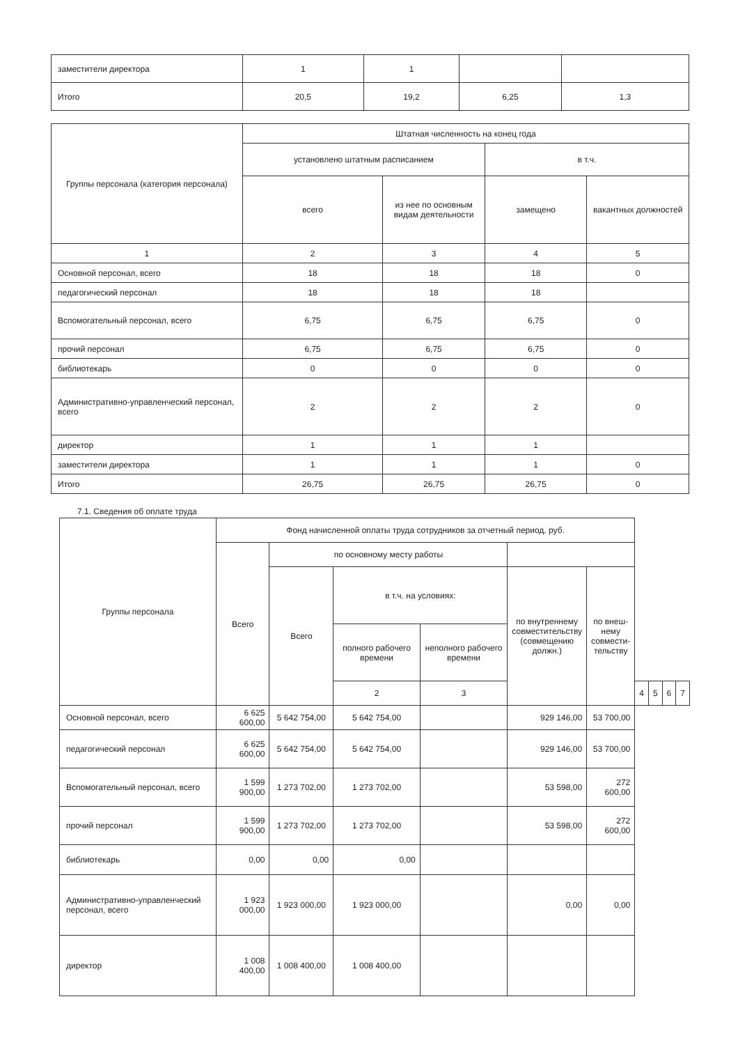| заместители директора | 1 | 1 | | |
| Итого | 20,5 | 19,2 | 6,25 | 1,3 |
| Группы персонала (категория персонала) | Штатная численность на конец года | | | |
| | установлено штатным расписанием | | в т.ч. | |
| | всего | из нее по основным видам деятельности | замещено | вакантных должностей |
| 1 | 2 | 3 | 4 | 5 |
| Основной персонал, всего | 18 | 18 | 18 | 0 |
| педагогический персонал | 18 | 18 | 18 | |
| Вспомогательный персонал, всего | 6,75 | 6,75 | 6,75 | 0 |
| прочий персонал | 6,75 | 6,75 | 6,75 | 0 |
| библиотекарь | 0 | 0 | 0 | 0 |
| Административно-управленческий персонал, всего | 2 | 2 | 2 | 0 |
| директор | 1 | 1 | 1 | |
| заместители директора | 1 | 1 | 1 | 0 |
| Итого | 26,75 | 26,75 | 26,75 | 0 |
7.1. Сведения об оплате труда
| Группы персонала | Фонд начисленной оплаты труда сотрудников за отчетный период, руб. | | | | | | | | | |
| | Всего | по основному месту работы | | | | | | | | |
| | | Всего | в т.ч. на условиях: | | по внутреннему совместительству (совмещению должн.) | по внеш-нему совмести-тельству | | | | |
| | | | полного рабочего времени | неполного рабочего времени | | | | | | |
| | | | 2 | 3 | | | 4 | 5 | 6 | 7 |
| Основной персонал, всего | 6 625 600,00 | 5 642 754,00 | 5 642 754,00 | | 929 146,00 | 53 700,00 | | | | |
| педагогический персонал | 6 625 600,00 | 5 642 754,00 | 5 642 754,00 | | 929 146,00 | 53 700,00 | | | | |
| Вспомогательный персонал, всего | 1 599 900,00 | 1 273 702,00 | 1 273 702,00 | | 53 598,00 | 272 600,00 | | | | |
| прочий персонал | 1 599 900,00 | 1 273 702,00 | 1 273 702,00 | | 53 598,00 | 272 600,00 | | | | |
| библиотекарь | 0,00 | 0,00 | 0,00 | | | | | | | |
| Административно-управленческий персонал, всего | 1 923 000,00 | 1 923 000,00 | 1 923 000,00 | | 0,00 | 0,00 | | | | |
| директор | 1 008 400,00 | 1 008 400,00 | 1 008 400,00 | | | | | | | |